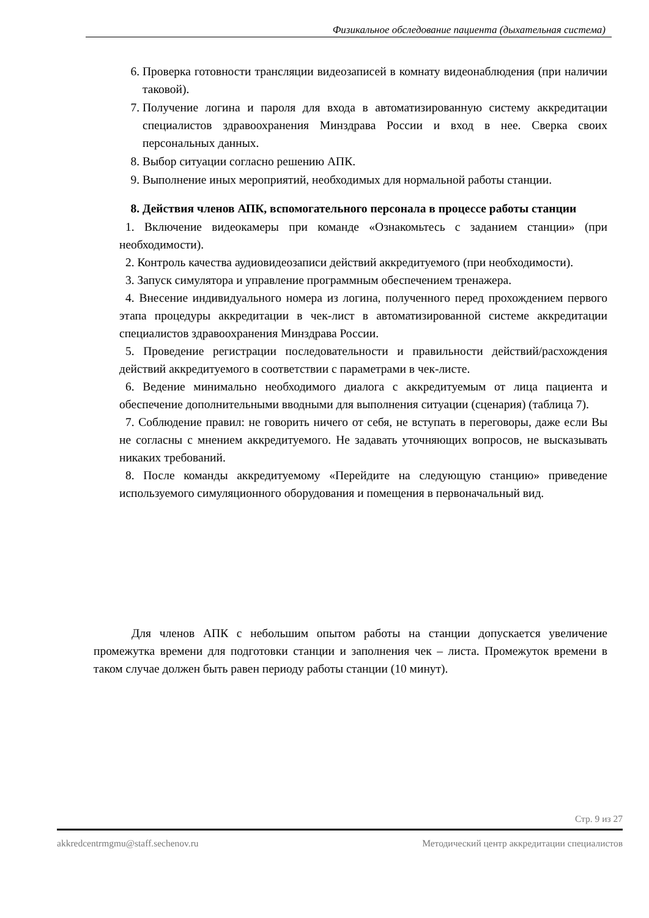Физикальное обследование пациента (дыхательная система)
6. Проверка готовности трансляции видеозаписей в комнату видеонаблюдения (при наличии таковой).
7. Получение логина и пароля для входа в автоматизированную систему аккредитации специалистов здравоохранения Минздрава России и вход в нее. Сверка своих персональных данных.
8. Выбор ситуации согласно решению АПК.
9. Выполнение иных мероприятий, необходимых для нормальной работы станции.
8. Действия членов АПК, вспомогательного персонала в процессе работы станции
1. Включение видеокамеры при команде «Ознакомьтесь с заданием станции» (при необходимости).
2. Контроль качества аудиовидеозаписи действий аккредитуемого (при необходимости).
3. Запуск симулятора и управление программным обеспечением тренажера.
4. Внесение индивидуального номера из логина, полученного перед прохождением первого этапа процедуры аккредитации в чек-лист в автоматизированной системе аккредитации специалистов здравоохранения Минздрава России.
5. Проведение регистрации последовательности и правильности действий/расхождения действий аккредитуемого в соответствии с параметрами в чек-листе.
6. Ведение минимально необходимого диалога с аккредитуемым от лица пациента и обеспечение дополнительными вводными для выполнения ситуации (сценария) (таблица 7).
7. Соблюдение правил: не говорить ничего от себя, не вступать в переговоры, даже если Вы не согласны с мнением аккредитуемого. Не задавать уточняющих вопросов, не высказывать никаких требований.
8. После команды аккредитуемому «Перейдите на следующую станцию» приведение используемого симуляционного оборудования и помещения в первоначальный вид.
Для членов АПК с небольшим опытом работы на станции допускается увеличение промежутка времени для подготовки станции и заполнения чек – листа. Промежуток времени в таком случае должен быть равен периоду работы станции (10 минут).
Стр. 9 из 27
akkredcentrmgmu@staff.sechenov.ru Методический центр аккредитации специалистов